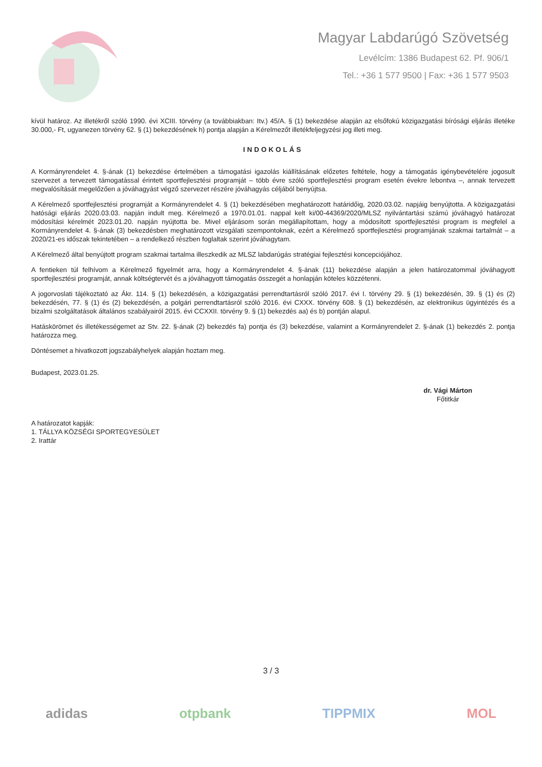Magyar Labdarúgó Szövetség
Levélcím: 1386 Budapest 62. Pf. 906/1
Tel.: +36 1 577 9500 | Fax: +36 1 577 9503
kívül határoz. Az illetékről szóló 1990. évi XCIII. törvény (a továbbiakban: Itv.) 45/A. § (1) bekezdése alapján az elsőfokú közigazgatási bírósági eljárás illetéke 30.000,- Ft, ugyanezen törvény 62. § (1) bekezdésének h) pontja alapján a Kérelmezőt illetékfeljegyzési jog illeti meg.
INDOKOLÁS
A Kormányrendelet 4. §-ának (1) bekezdése értelmében a támogatási igazolás kiállításának előzetes feltétele, hogy a támogatás igénybevételére jogosult szervezet a tervezett támogatással érintett sportfejlesztési programját – több évre szóló sportfejlesztési program esetén évekre lebontva –, annak tervezett megvalósítását megelőzően a jóváhagyást végző szervezet részére jóváhagyás céljából benyújtsa.
A Kérelmező sportfejlesztési programját a Kormányrendelet 4. § (1) bekezdésében meghatározott határidőig, 2020.03.02. napjáig benyújtotta. A közigazgatási hatósági eljárás 2020.03.03. napján indult meg. Kérelmező a 1970.01.01. nappal kelt ki/00-44369/2020/MLSZ nyilvántartási számú jóváhagyó határozat módosítási kérelmét 2023.01.20. napján nyújtotta be. Mivel eljárásom során megállapítottam, hogy a módosított sportfejlesztési program is megfelel a Kormányrendelet 4. §-ának (3) bekezdésben meghatározott vizsgálati szempontoknak, ezért a Kérelmező sportfejlesztési programjának szakmai tartalmát – a 2020/21-es időszak tekintetében – a rendelkező részben foglaltak szerint jóváhagytam.
A Kérelmező által benyújtott program szakmai tartalma illeszkedik az MLSZ labdarúgás stratégiai fejlesztési koncepciójához.
A fentieken túl felhívom a Kérelmező figyelmét arra, hogy a Kormányrendelet 4. §-ának (11) bekezdése alapján a jelen határozatommal jóváhagyott sportfejlesztési programját, annak költségtervét és a jóváhagyott támogatás összegét a honlapján köteles közzétenni.
A jogorvoslati tájékoztató az Ákr. 114. § (1) bekezdésén, a közigazgatási perrendtartásról szóló 2017. évi I. törvény 29. § (1) bekezdésén, 39. § (1) és (2) bekezdésén, 77. § (1) és (2) bekezdésén, a polgári perrendtartásról szóló 2016. évi CXXX. törvény 608. § (1) bekezdésén, az elektronikus ügyintézés és a bizalmi szolgáltatások általános szabályairól 2015. évi CCXXII. törvény 9. § (1) bekezdés aa) és b) pontján alapul.
Hatáskörömet és illetékességemet az Stv. 22. §-ának (2) bekezdés fa) pontja és (3) bekezdése, valamint a Kormányrendelet 2. §-ának (1) bekezdés 2. pontja határozza meg.
Döntésemet a hivatkozott jogszabályhelyek alapján hoztam meg.
Budapest, 2023.01.25.
dr. Vági Márton
Főtitkár
A határozatot kapják:
1. TÁLLYA KÖZSÉGI SPORTEGYESÜLET
2. Irattár
3 / 3
adidas otpbank TIPPMIX MOL